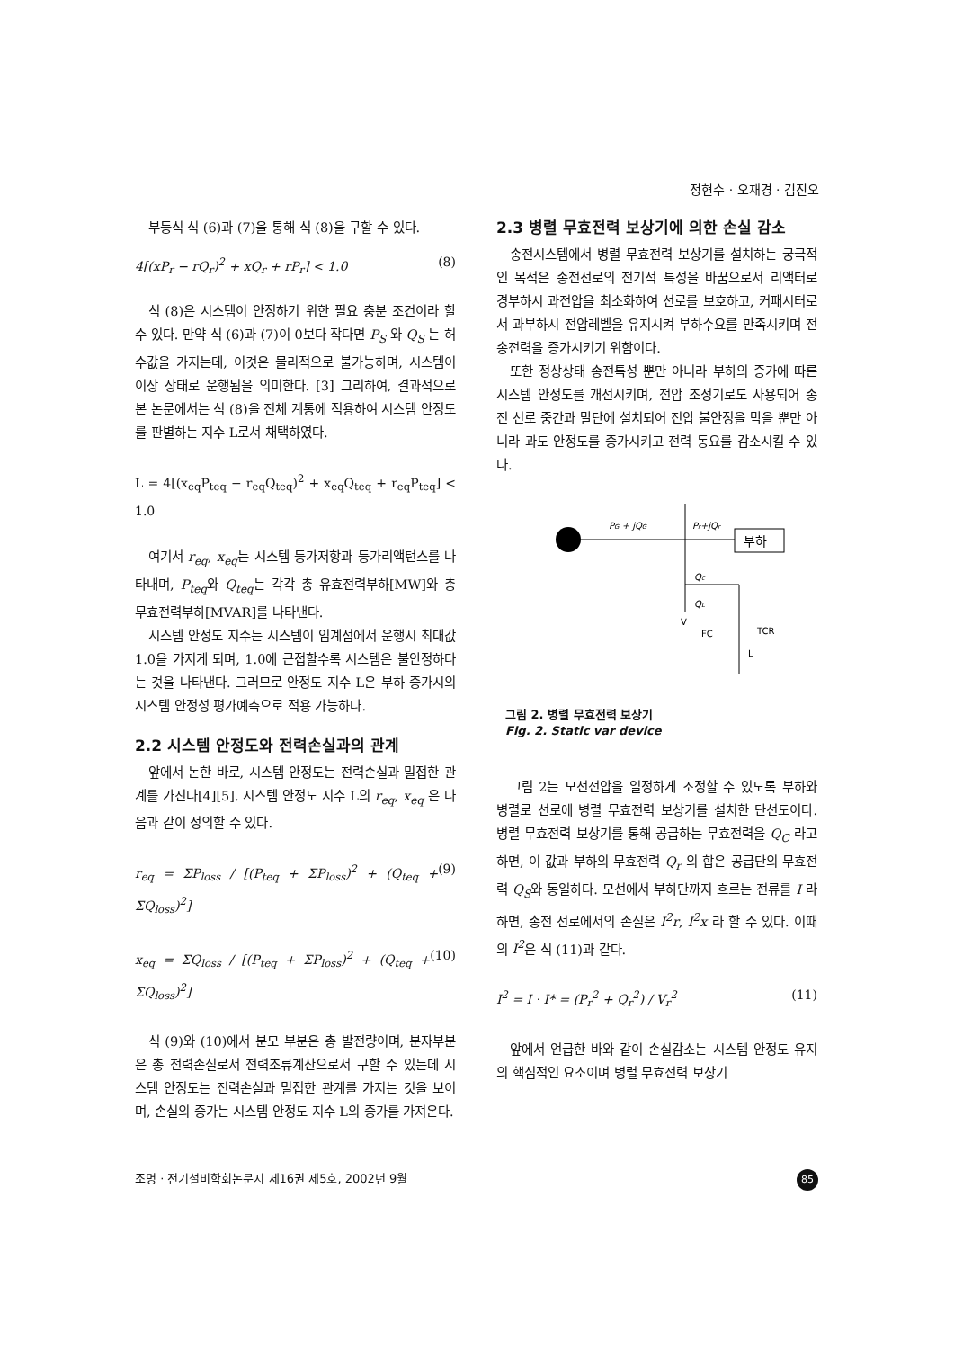정현수 · 오재경 · 김진오
부등식 식 (6)과 (7)을 통해 식 (8)을 구할 수 있다.
4[(xP<sub>r</sub> − rQ<sub>r</sub>)<sup>2</sup> + xQ<sub>r</sub> + rP<sub>r</sub>] < 1.0 (8)
식 (8)은 시스템이 안정하기 위한 필요 충분 조건이라 할 수 있다. 만약 식 (6)과 (7)이 0보다 작다면 P<sub>S</sub> 와 Q<sub>S</sub> 는 허수값을 가지는데, 이것은 물리적으로 불가능하며, 시스템이 이상 상태로 운행됨을 의미한다. [3] 그리하여, 결과적으로 본 논문에서는 식 (8)을 전체 계통에 적용하여 시스템 안정도를 판별하는 지수 L로서 채택하였다.
L = 4[(x<sub>eq</sub>P<sub>teq</sub> − r<sub>eq</sub>Q<sub>teq</sub>)<sup>2</sup> + x<sub>eq</sub>Q<sub>teq</sub> + r<sub>eq</sub>P<sub>teq</sub>] < 1.0
여기서 r<sub>eq</sub>, x<sub>eq</sub>는 시스템 등가저항과 등가리액턴스를 나타내며, P<sub>teq</sub>와 Q<sub>teq</sub>는 각각 총 유효전력부하[MW]와 총 무효전력부하[MVAR]를 나타낸다.
시스템 안정도 지수는 시스템이 임계점에서 운행시 최대값 1.0을 가지게 되며, 1.0에 근접할수록 시스템은 불안정하다는 것을 나타낸다. 그러므로 안정도 지수 L은 부하 증가시의 시스템 안정성 평가예측으로 적용 가능하다.
2.2 시스템 안정도와 전력손실과의 관계
앞에서 논한 바로, 시스템 안정도는 전력손실과 밀접한 관계를 가진다[4][5]. 시스템 안정도 지수 L의 r<sub>eq</sub>, x<sub>eq</sub> 은 다음과 같이 정의할 수 있다.
r<sub>eq</sub> = ΣP<sub>loss</sub> / [(P<sub>teq</sub> + ΣP<sub>loss</sub>)<sup>2</sup> + (Q<sub>teq</sub> + ΣQ<sub>loss</sub>)<sup>2</sup>] (9)
x<sub>eq</sub> = ΣQ<sub>loss</sub> / [(P<sub>teq</sub> + ΣP<sub>loss</sub>)<sup>2</sup> + (Q<sub>teq</sub> + ΣQ<sub>loss</sub>)<sup>2</sup>] (10)
식 (9)와 (10)에서 분모 부분은 총 발전량이며, 분자부분은 총 전력손실로서 전력조류계산으로서 구할 수 있는데 시스템 안정도는 전력손실과 밀접한 관계를 가지는 것을 보이며, 손실의 증가는 시스템 안정도 지수 L의 증가를 가져온다.
2.3 병렬 무효전력 보상기에 의한 손실 감소
송전시스템에서 병렬 무효전력 보상기를 설치하는 궁극적인 목적은 송전선로의 전기적 특성을 바꿈으로서 리액터로 경부하시 과전압을 최소화하여 선로를 보호하고, 커패시터로서 과부하시 전압레벨을 유지시켜 부하수요를 만족시키며 전송전력을 증가시키기 위함이다.
또한 정상상태 송전특성 뿐만 아니라 부하의 증가에 따른 시스템 안정도를 개선시키며, 전압 조정기로도 사용되어 송전 선로 중간과 말단에 설치되어 전압 불안정을 막을 뿐만 아니라 과도 안정도를 증가시키고 전력 동요를 감소시킬 수 있다.
PG + jQG
Pr+jQr
부하
Qc
QL
V
FC
TCR
L
그림 2. 병렬 무효전력 보상기
Fig. 2. Static var device
그림 2는 모선전압을 일정하게 조정할 수 있도록 부하와 병렬로 선로에 병렬 무효전력 보상기를 설치한 단선도이다. 병렬 무효전력 보상기를 통해 공급하는 무효전력을 Q<sub>C</sub> 라고 하면, 이 값과 부하의 무효전력 Q<sub>r</sub> 의 합은 공급단의 무효전력 Q<sub>S</sub>와 동일하다. 모선에서 부하단까지 흐르는 전류를 I 라 하면, 송전 선로에서의 손실은 I<sup>2</sup>r, I<sup>2</sup>x 라 할 수 있다. 이때의 I<sup>2</sup>은 식 (11)과 같다.
I<sup>2</sup> = I · I* = (P<sub>r</sub><sup>2</sup> + Q<sub>r</sub><sup>2</sup>) / V<sub>r</sub><sup>2</sup> (11)
앞에서 언급한 바와 같이 손실감소는 시스템 안정도 유지의 핵심적인 요소이며 병렬 무효전력 보상기
조명 · 전기설비학회논문지 제16권 제5호, 2002년 9월 85